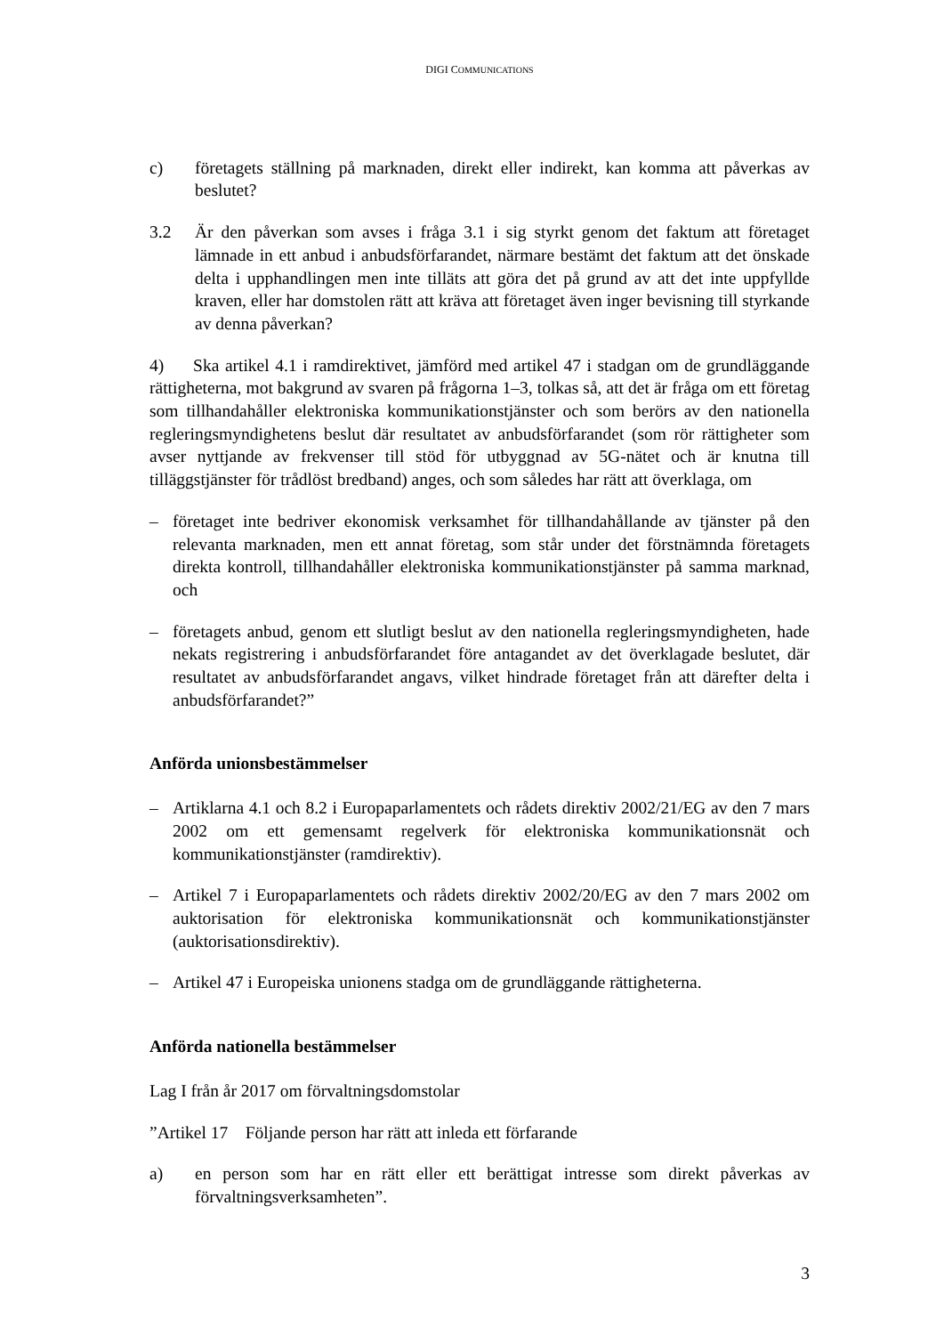DIGI COMMUNICATIONS
c) företagets ställning på marknaden, direkt eller indirekt, kan komma att påverkas av beslutet?
3.2 Är den påverkan som avses i fråga 3.1 i sig styrkt genom det faktum att företaget lämnade in ett anbud i anbudsförfarandet, närmare bestämt det faktum att det önskade delta i upphandlingen men inte tilläts att göra det på grund av att det inte uppfyllde kraven, eller har domstolen rätt att kräva att företaget även inger bevisning till styrkande av denna påverkan?
4) Ska artikel 4.1 i ramdirektivet, jämförd med artikel 47 i stadgan om de grundläggande rättigheterna, mot bakgrund av svaren på frågorna 1–3, tolkas så, att det är fråga om ett företag som tillhandahåller elektroniska kommunikationstjänster och som berörs av den nationella regleringsmyndighetens beslut där resultatet av anbudsförfarandet (som rör rättigheter som avser nyttjande av frekvenser till stöd för utbyggnad av 5G-nätet och är knutna till tilläggstjänster för trådlöst bredband) anges, och som således har rätt att överklaga, om
– företaget inte bedriver ekonomisk verksamhet för tillhandahållande av tjänster på den relevanta marknaden, men ett annat företag, som står under det förstnämnda företagets direkta kontroll, tillhandahåller elektroniska kommunikationstjänster på samma marknad, och
– företagets anbud, genom ett slutligt beslut av den nationella regleringsmyndigheten, hade nekats registrering i anbudsförfarandet före antagandet av det överklagade beslutet, där resultatet av anbudsförfarandet angavs, vilket hindrade företaget från att därefter delta i anbudsförfarandet?”
Anförda unionsbestämmelser
– Artiklarna 4.1 och 8.2 i Europaparlamentets och rådets direktiv 2002/21/EG av den 7 mars 2002 om ett gemensamt regelverk för elektroniska kommunikationsnät och kommunikationstjänster (ramdirektiv).
– Artikel 7 i Europaparlamentets och rådets direktiv 2002/20/EG av den 7 mars 2002 om auktorisation för elektroniska kommunikationsnät och kommunikationstjänster (auktorisationsdirektiv).
– Artikel 47 i Europeiska unionens stadga om de grundläggande rättigheterna.
Anförda nationella bestämmelser
Lag I från år 2017 om förvaltningsdomstolar
”Artikel 17 Följande person har rätt att inleda ett förfarande
a) en person som har en rätt eller ett berättigat intresse som direkt påverkas av förvaltningsverksamheten”.
3